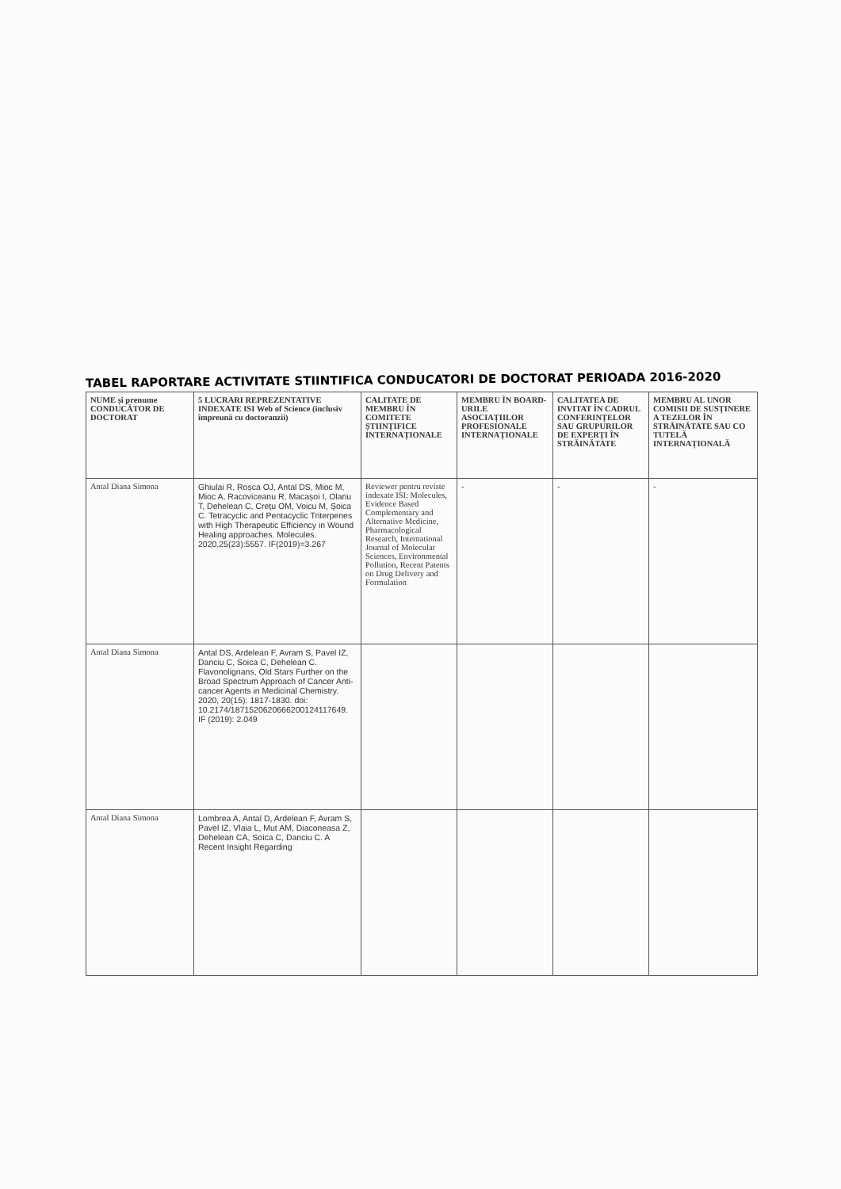TABEL RAPORTARE ACTIVITATE STIINTIFICA CONDUCATORI DE DOCTORAT PERIOADA 2016-2020
| NUME și prenume CONDUCĂTOR DE DOCTORAT | 5 LUCRARI REPREZENTATIVE INDEXATE ISI Web of Science (inclusiv împreună cu doctoranzii) | CALITATE DE MEMBRU ÎN COMITETE ȘTIINȚIFICE INTERNAȚIONALE | MEMBRU ÎN BOARD-URILE ASOCIAȚIILOR PROFESIONALE INTERNAȚIONALE | CALITATEA DE INVITAT ÎN CADRUL CONFERINȚELOR SAU GRUPURILOR DE EXPERȚI ÎN STRĂINĂTATE | MEMBRU AL UNOR COMISII DE SUSȚINERE A TEZELOR ÎN STRĂINĂTATE SAU CO TUTELĂ INTERNAȚIONALĂ |
| --- | --- | --- | --- | --- | --- |
| Antal Diana Simona | Ghiulai R, Roșca OJ, Antal DS, Mioc M, Mioc A, Racoviceanu R, Macașoi I, Olariu T, Dehelean C, Crețu OM, Voicu M, Șoica C. Tetracyclic and Pentacyclic Triterpenes with High Therapeutic Efficiency in Wound Healing approaches. Molecules. 2020,25(23):5557. IF(2019)=3.267 | Reviewer pentru reviste indexate ISI: Molecules, Evidence Based Complementary and Alternative Medicine, Pharmacological Research, International Journal of Molecular Sciences, Environmental Pollution, Recent Patents on Drug Delivery and Formulation | - | - | - |
| Antal Diana Simona | Antal DS, Ardelean F, Avram S, Pavel IZ, Danciu C, Soica C, Dehelean C. Flavonolignans, Old Stars Further on the Broad Spectrum Approach of Cancer Anti-cancer Agents in Medicinal Chemistry. 2020, 20(15): 1817-1830. doi: 10.2174/1871520620666200124117649. IF (2019): 2.049 | | | | |
| Antal Diana Simona | Lombrea A, Antal D, Ardelean F, Avram S, Pavel IZ, Vlaia L, Mut AM, Diaconeasa Z, Dehelean CA, Soica C, Danciu C. A Recent Insight Regarding | | | | |